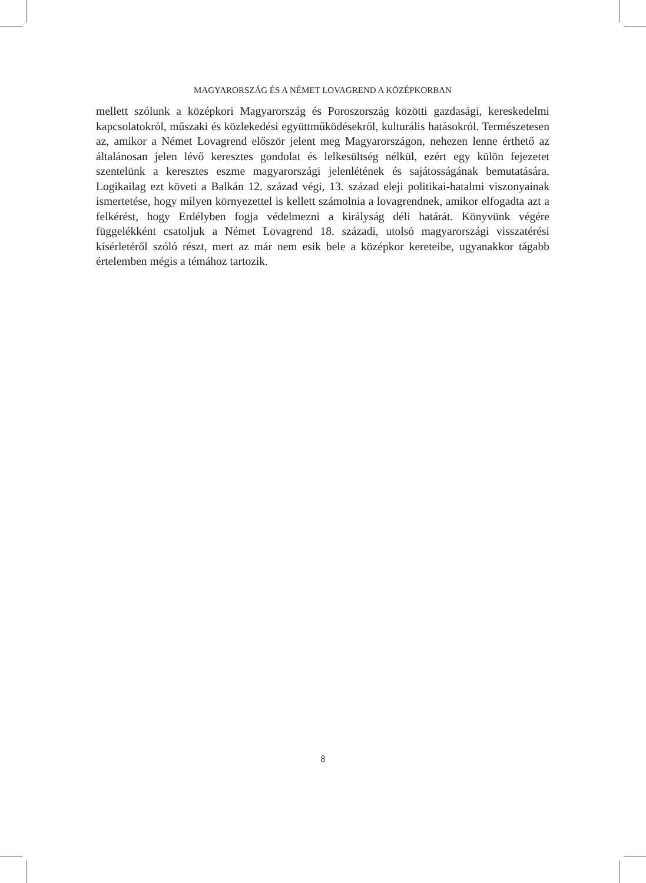MAGYARORSZÁG ÉS A NÉMET LOVAGREND A KÖZÉPKORBAN
mellett szólunk a középkori Magyarország és Poroszország közötti gazdasági, kereskedelmi kapcsolatokról, műszaki és közlekedési együttműködésekről, kulturális hatásokról. Természetesen az, amikor a Német Lovagrend először jelent meg Magyarországon, nehezen lenne érthető az általánosan jelen lévő keresztes gondolat és lelkesültség nélkül, ezért egy külön fejezetet szentelünk a keresztes eszme magyarországi jelenlétének és sajátosságának bemutatására. Logikailag ezt követi a Balkán 12. század végi, 13. század eleji politikai-hatalmi viszonyainak ismertetése, hogy milyen környezettel is kellett számolnia a lovagrendnek, amikor elfogadta azt a felkérést, hogy Erdélyben fogja védelmezni a királyság déli határát. Könyvünk végére függelékként csatoljuk a Német Lovagrend 18. századi, utolsó magyarországi visszatérési kísérletéről szóló részt, mert az már nem esik bele a középkor kereteibe, ugyanakkor tágabb értelemben mégis a témához tartozik.
8